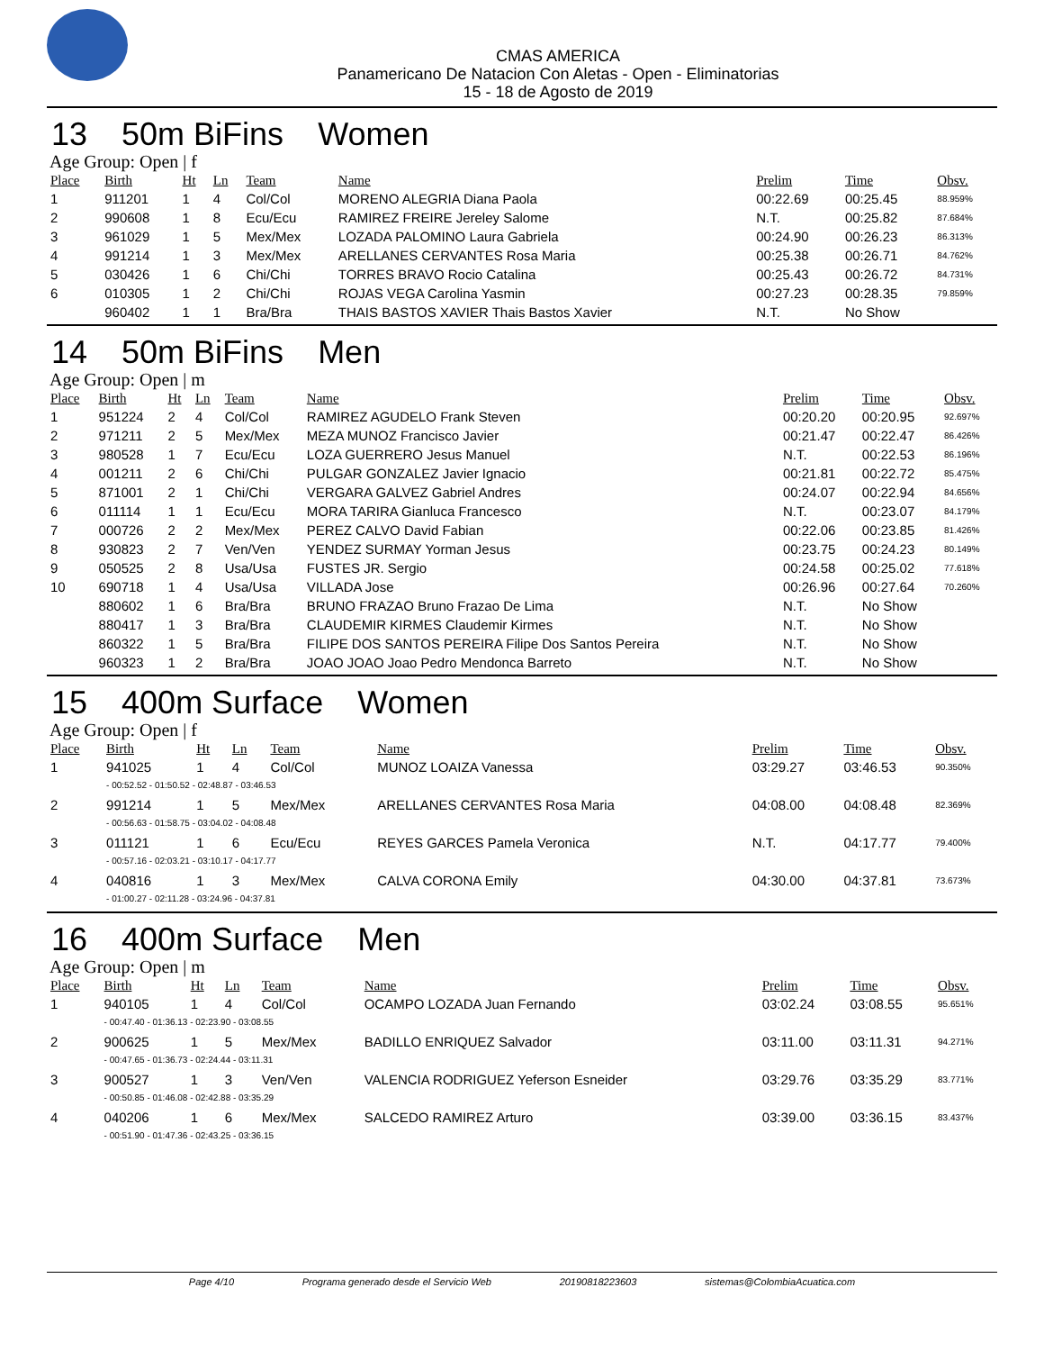CMAS AMERICA
Panamericano De Natacion Con Aletas - Open - Eliminatorias
15 - 18 de Agosto de 2019
13 50m BiFins Women
Age Group: Open | f
| Place | Birth | Ht | Ln | Team | Name | Prelim | Time | Obsv. |
| --- | --- | --- | --- | --- | --- | --- | --- | --- |
| 1 | 911201 | 1 | 4 | Col/Col | MORENO ALEGRIA Diana Paola | 00:22.69 | 00:25.45 | 88.959% |
| 2 | 990608 | 1 | 8 | Ecu/Ecu | RAMIREZ FREIRE Jereley Salome | N.T. | 00:25.82 | 87.684% |
| 3 | 961029 | 1 | 5 | Mex/Mex | LOZADA PALOMINO Laura Gabriela | 00:24.90 | 00:26.23 | 86.313% |
| 4 | 991214 | 1 | 3 | Mex/Mex | ARELLANES CERVANTES Rosa Maria | 00:25.38 | 00:26.71 | 84.762% |
| 5 | 030426 | 1 | 6 | Chi/Chi | TORRES BRAVO Rocio Catalina | 00:25.43 | 00:26.72 | 84.731% |
| 6 | 010305 | 1 | 2 | Chi/Chi | ROJAS VEGA Carolina Yasmin | 00:27.23 | 00:28.35 | 79.859% |
| | 960402 | 1 | 1 | Bra/Bra | THAIS BASTOS XAVIER Thais Bastos Xavier | N.T. | No Show | |
14 50m BiFins Men
Age Group: Open | m
| Place | Birth | Ht | Ln | Team | Name | Prelim | Time | Obsv. |
| --- | --- | --- | --- | --- | --- | --- | --- | --- |
| 1 | 951224 | 2 | 4 | Col/Col | RAMIREZ AGUDELO Frank Steven | 00:20.20 | 00:20.95 | 92.697% |
| 2 | 971211 | 2 | 5 | Mex/Mex | MEZA MUNOZ Francisco Javier | 00:21.47 | 00:22.47 | 86.426% |
| 3 | 980528 | 1 | 7 | Ecu/Ecu | LOZA GUERRERO Jesus Manuel | N.T. | 00:22.53 | 86.196% |
| 4 | 001211 | 2 | 6 | Chi/Chi | PULGAR GONZALEZ Javier Ignacio | 00:21.81 | 00:22.72 | 85.475% |
| 5 | 871001 | 2 | 1 | Chi/Chi | VERGARA GALVEZ Gabriel Andres | 00:24.07 | 00:22.94 | 84.656% |
| 6 | 011114 | 1 | 1 | Ecu/Ecu | MORA TARIRA Gianluca Francesco | N.T. | 00:23.07 | 84.179% |
| 7 | 000726 | 2 | 2 | Mex/Mex | PEREZ CALVO David Fabian | 00:22.06 | 00:23.85 | 81.426% |
| 8 | 930823 | 2 | 7 | Ven/Ven | YENDEZ SURMAY Yorman Jesus | 00:23.75 | 00:24.23 | 80.149% |
| 9 | 050525 | 2 | 8 | Usa/Usa | FUSTES JR. Sergio | 00:24.58 | 00:25.02 | 77.618% |
| 10 | 690718 | 1 | 4 | Usa/Usa | VILLADA Jose | 00:26.96 | 00:27.64 | 70.260% |
| | 880602 | 1 | 6 | Bra/Bra | BRUNO FRAZAO Bruno Frazao De Lima | N.T. | No Show | |
| | 880417 | 1 | 3 | Bra/Bra | CLAUDEMIR KIRMES Claudemir Kirmes | N.T. | No Show | |
| | 860322 | 1 | 5 | Bra/Bra | FILIPE DOS SANTOS PEREIRA Filipe Dos Santos Pereira | N.T. | No Show | |
| | 960323 | 1 | 2 | Bra/Bra | JOAO JOAO Joao Pedro Mendonca Barreto | N.T. | No Show | |
15 400m Surface Women
Age Group: Open | f
| Place | Birth | Ht | Ln | Team | Name | Prelim | Time | Obsv. |
| --- | --- | --- | --- | --- | --- | --- | --- | --- |
| 1 | 941025 | 1 | 4 | Col/Col | MUNOZ LOAIZA Vanessa | 03:29.27 | 03:46.53 | 90.350% |
| | - 00:52.52 - 01:50.52 - 02:48.87 - 03:46.53 | | | | | | | |
| 2 | 991214 | 1 | 5 | Mex/Mex | ARELLANES CERVANTES Rosa Maria | 04:08.00 | 04:08.48 | 82.369% |
| | - 00:56.63 - 01:58.75 - 03:04.02 - 04:08.48 | | | | | | | |
| 3 | 011121 | 1 | 6 | Ecu/Ecu | REYES GARCES Pamela Veronica | N.T. | 04:17.77 | 79.400% |
| | - 00:57.16 - 02:03.21 - 03:10.17 - 04:17.77 | | | | | | | |
| 4 | 040816 | 1 | 3 | Mex/Mex | CALVA CORONA Emily | 04:30.00 | 04:37.81 | 73.673% |
| | - 01:00.27 - 02:11.28 - 03:24.96 - 04:37.81 | | | | | | | |
16 400m Surface Men
Age Group: Open | m
| Place | Birth | Ht | Ln | Team | Name | Prelim | Time | Obsv. |
| --- | --- | --- | --- | --- | --- | --- | --- | --- |
| 1 | 940105 | 1 | 4 | Col/Col | OCAMPO LOZADA Juan Fernando | 03:02.24 | 03:08.55 | 95.651% |
| | - 00:47.40 - 01:36.13 - 02:23.90 - 03:08.55 | | | | | | | |
| 2 | 900625 | 1 | 5 | Mex/Mex | BADILLO ENRIQUEZ Salvador | 03:11.00 | 03:11.31 | 94.271% |
| | - 00:47.65 - 01:36.73 - 02:24.44 - 03:11.31 | | | | | | | |
| 3 | 900527 | 1 | 3 | Ven/Ven | VALENCIA RODRIGUEZ Yeferson Esneider | 03:29.76 | 03:35.29 | 83.771% |
| | - 00:50.85 - 01:46.08 - 02:42.88 - 03:35.29 | | | | | | | |
| 4 | 040206 | 1 | 6 | Mex/Mex | SALCEDO RAMIREZ Arturo | 03:39.00 | 03:36.15 | 83.437% |
| | - 00:51.90 - 01:47.36 - 02:43.25 - 03:36.15 | | | | | | | |
Page 4/10 Programa generado desde el Servicio Web 20190818223603 sistemas@ColombiaAcuatica.com